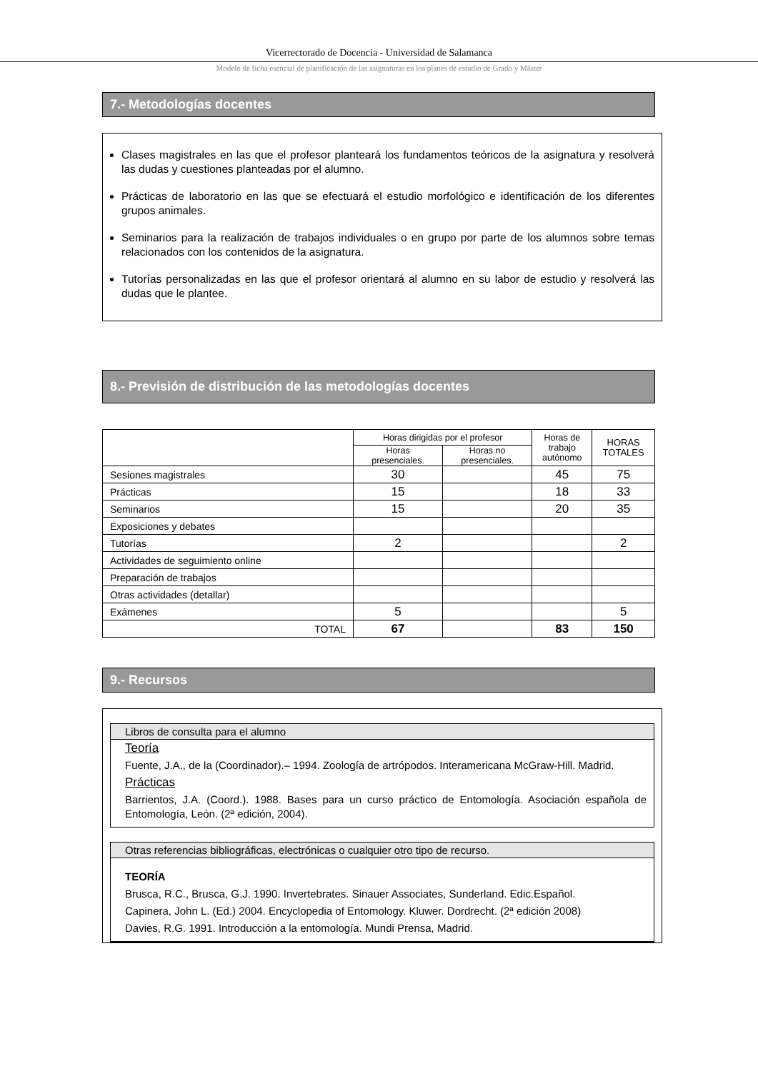Vicerrectorado de Docencia - Universidad de Salamanca
Modelo de ficha esencial de planificación de las asignaturas en los planes de estudio de Grado y Máster
7.- Metodologías docentes
Clases magistrales en las que el profesor planteará los fundamentos teóricos de la asignatura y resolverá las dudas y cuestiones planteadas por el alumno.
Prácticas de laboratorio en las que se efectuará el estudio morfológico e identificación de los diferentes grupos animales.
Seminarios para la realización de trabajos individuales o en grupo por parte de los alumnos sobre temas relacionados con los contenidos de la asignatura.
Tutorías personalizadas en las que el profesor orientará al alumno en su labor de estudio y resolverá las dudas que le plantee.
8.- Previsión de distribución de las metodologías docentes
| | Horas dirigidas por el profesor | | Horas de trabajo autónomo | HORAS TOTALES |
| | Horas presenciales. | Horas no presenciales. | | |
| Sesiones magistrales | 30 | | 45 | 75 |
| Prácticas | 15 | | 18 | 33 |
| Seminarios | 15 | | 20 | 35 |
| Exposiciones y debates | | | | |
| Tutorías | 2 | | | 2 |
| Actividades de seguimiento online | | | | |
| Preparación de trabajos | | | | |
| Otras actividades (detallar) | | | | |
| Exámenes | 5 | | | 5 |
| TOTAL | 67 | | 83 | 150 |
9.- Recursos
Libros de consulta para el alumno
Teoría
Fuente, J.A., de la (Coordinador).– 1994. Zoología de artrópodos. Interamericana McGraw-Hill. Madrid.
Prácticas
Barrientos, J.A. (Coord.). 1988. Bases para un curso práctico de Entomología. Asociación española de Entomología, León. (2ª edición, 2004).
Otras referencias bibliográficas, electrónicas o cualquier otro tipo de recurso.
TEORÍA
Brusca, R.C., Brusca, G.J. 1990. Invertebrates. Sinauer Associates, Sunderland. Edic.Español.
Capinera, John L. (Ed.) 2004. Encyclopedia of Entomology. Kluwer. Dordrecht. (2ª edición 2008)
Davies, R.G. 1991. Introducción a la entomología. Mundi Prensa, Madrid.